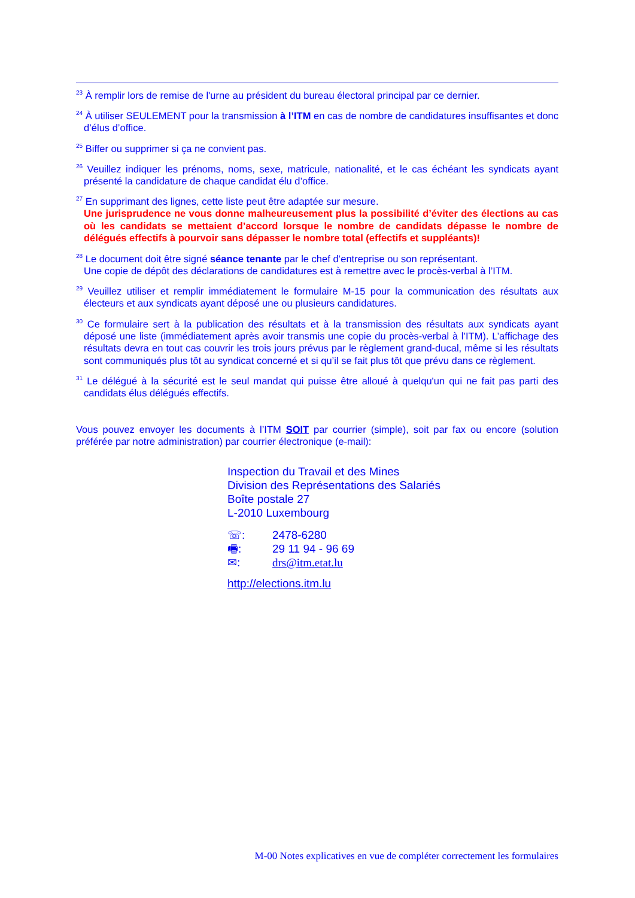<sup>23</sup> À remplir lors de remise de l'urne au président du bureau électoral principal par ce dernier.
<sup>24</sup> À utiliser SEULEMENT pour la transmission à l’ITM en cas de nombre de candidatures insuffisantes et donc d’élus d’office.
<sup>25</sup> Biffer ou supprimer si ça ne convient pas.
<sup>26</sup> Veuillez indiquer les prénoms, noms, sexe, matricule, nationalité, et le cas échéant les syndicats ayant présenté la candidature de chaque candidat élu d’office.
<sup>27</sup> En supprimant des lignes, cette liste peut être adaptée sur mesure.
Une jurisprudence ne vous donne malheureusement plus la possibilité d’éviter des élections au cas où les candidats se mettaient d’accord lorsque le nombre de candidats dépasse le nombre de délégués effectifs à pourvoir sans dépasser le nombre total (effectifs et suppléants)!
<sup>28</sup> Le document doit être signé séance tenante par le chef d’entreprise ou son représentant.
Une copie de dépôt des déclarations de candidatures est à remettre avec le procès-verbal à l’ITM.
<sup>29</sup> Veuillez utiliser et remplir immédiatement le formulaire M-15 pour la communication des résultats aux électeurs et aux syndicats ayant déposé une ou plusieurs candidatures.
<sup>30</sup> Ce formulaire sert à la publication des résultats et à la transmission des résultats aux syndicats ayant déposé une liste (immédiatement après avoir transmis une copie du procès-verbal à l’ITM). L’affichage des résultats devra en tout cas couvrir les trois jours prévus par le règlement grand-ducal, même si les résultats sont communiqués plus tôt au syndicat concerné et si qu’il se fait plus tôt que prévu dans ce règlement.
<sup>31</sup> Le délégué à la sécurité est le seul mandat qui puisse être alloué à quelqu'un qui ne fait pas parti des candidats élus délégués effectifs.
Vous pouvez envoyer les documents à l’ITM SOIT par courrier (simple), soit par fax ou encore (solution préférée par notre administration) par courrier électronique (e-mail):
Inspection du Travail et des Mines
Division des Représentations des Salariés
Boîte postale 27
L-2010 Luxembourg
| ☏: | 2478-6280 |
| 🖷: | 29 11 94 - 96 69 |
| ✉: | drs@itm.etat.lu |
http://elections.itm.lu
M-00 Notes explicatives en vue de compléter correctement les formulaires